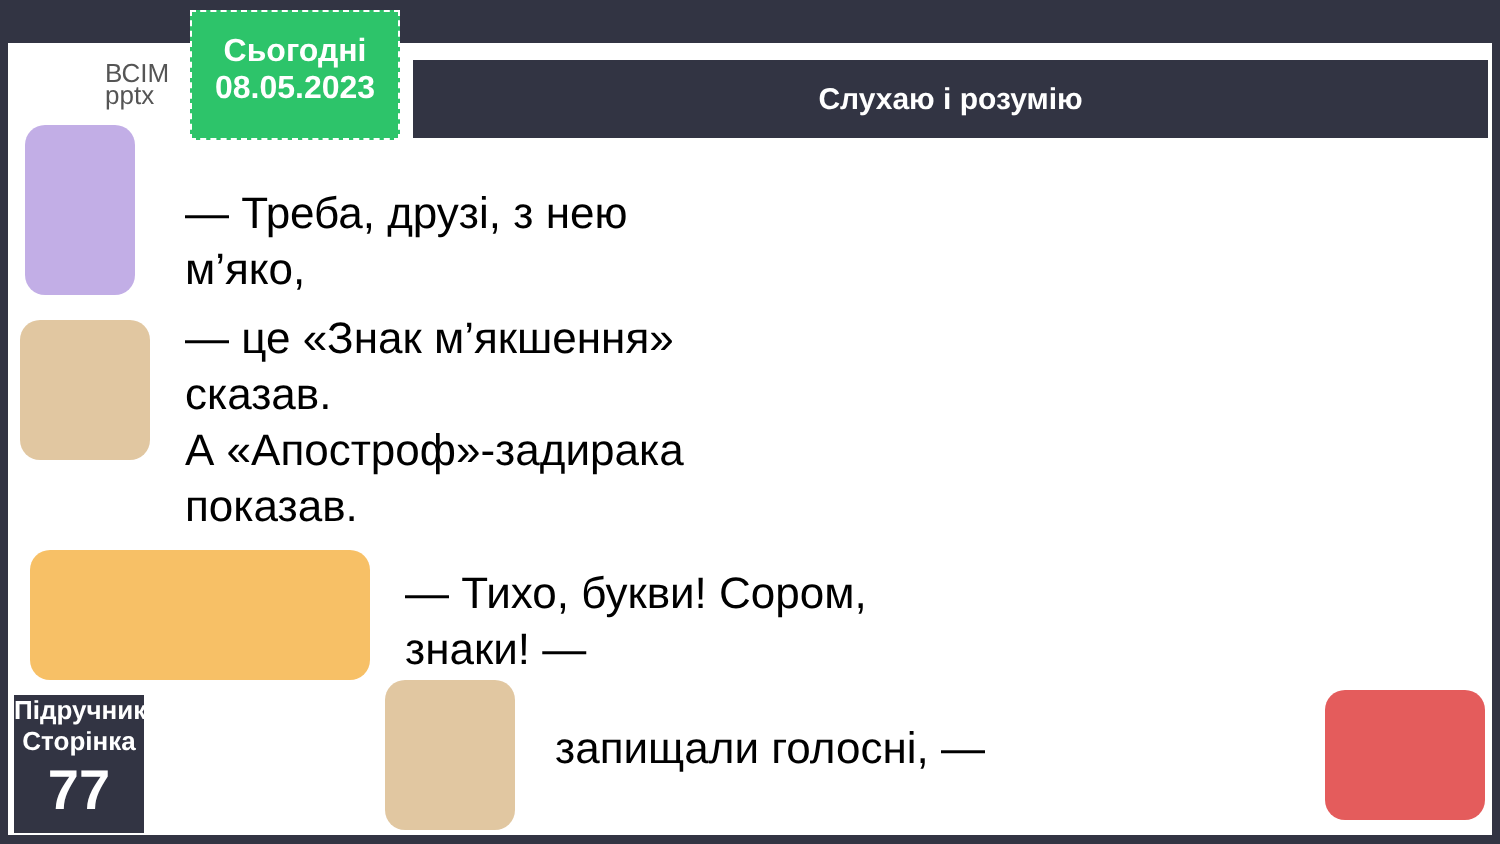ВСІМ
pptx
Сьогодні
08.05.2023
Слухаю і розумію
— Треба, друзі, з нею м’яко,
— це «Знак м’якшення» сказав.
А «Апостроф»-задирака
показав.
— Тихо, букви! Сором, знаки! —
запищали голосні, —
Підручник.
Сторінка
77